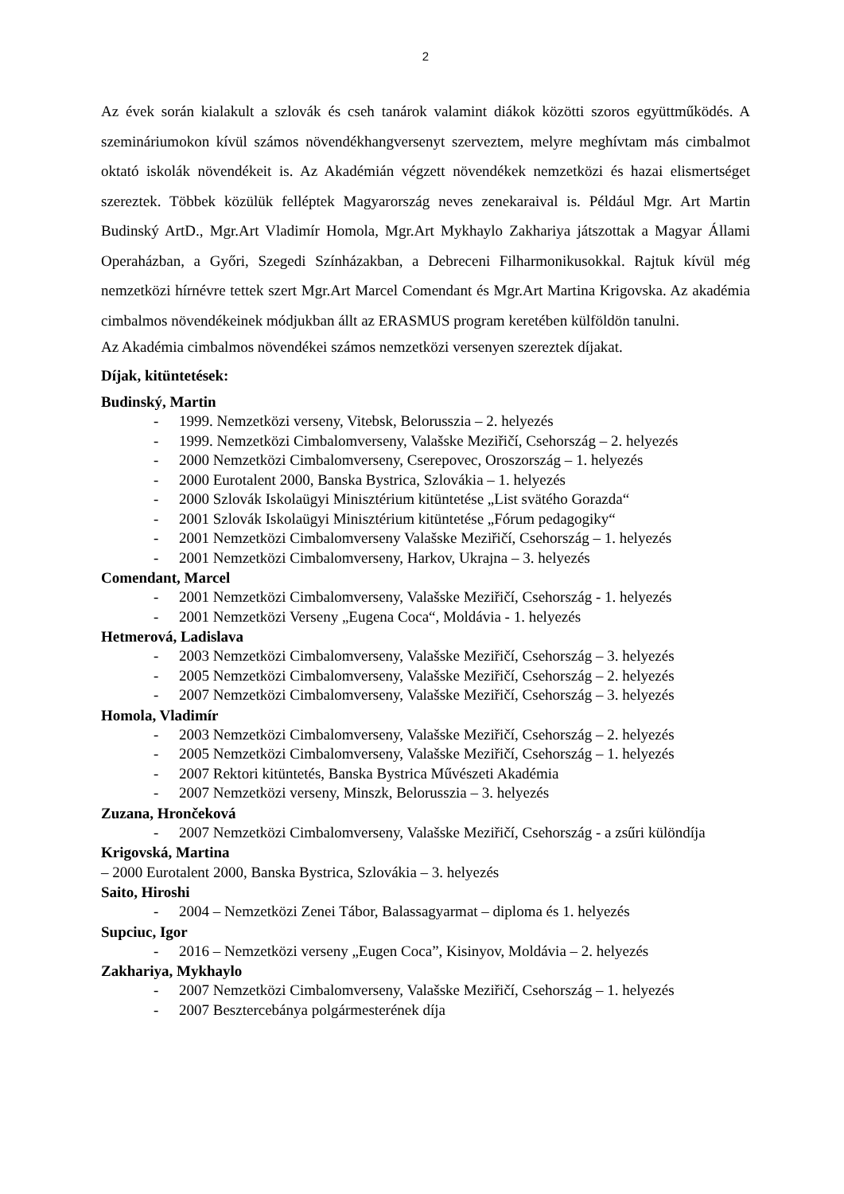2
Az évek során kialakult a szlovák és cseh tanárok valamint diákok közötti szoros együttműködés. A szemináriumokon kívül számos növendékhangversenyt szerveztem, melyre meghívtam más cimbalmot oktató iskolák növendékeit is. Az Akadémián végzett növendékek nemzetközi és hazai elismertséget szereztek. Többek közülük felléptek Magyarország neves zenekaraival is. Például Mgr. Art Martin Budinský ArtD., Mgr.Art Vladimír Homola, Mgr.Art Mykhaylo Zakhariya játszottak a Magyar Állami Operaházban, a Győri, Szegedi Színházakban, a Debreceni Filharmonikusokkal. Rajtuk kívül még nemzetközi hírnévre tettek szert Mgr.Art Marcel Comendant és Mgr.Art Martina Krigovska. Az akadémia cimbalmos növendékeinek módjukban állt az ERASMUS program keretében külföldön tanulni.
Az Akadémia cimbalmos növendékei számos nemzetközi versenyen szereztek díjakat.
Díjak, kitüntetések:
Budinský, Martin
- 1999. Nemzetközi verseny, Vitebsk, Belorusszia – 2. helyezés
- 1999. Nemzetközi Cimbalomverseny, Valašske Meziřičí, Csehország – 2. helyezés
- 2000 Nemzetközi Cimbalomverseny, Cserepovec, Oroszország – 1. helyezés
- 2000 Eurotalent 2000, Banska Bystrica, Szlovákia – 1. helyezés
- 2000 Szlovák Iskolaügyi Minisztérium kitüntetése „List svätého Gorazda“
- 2001 Szlovák Iskolaügyi Minisztérium kitüntetése „Fórum pedagogiky“
- 2001 Nemzetközi Cimbalomverseny Valašske Meziřičí, Csehország – 1. helyezés
- 2001 Nemzetközi Cimbalomverseny, Harkov, Ukrajna – 3. helyezés
Comendant, Marcel
- 2001 Nemzetközi Cimbalomverseny, Valašske Meziřičí, Csehország - 1. helyezés
- 2001 Nemzetközi Verseny „Eugena Coca“, Moldávia - 1. helyezés
Hetmerová, Ladislava
- 2003 Nemzetközi Cimbalomverseny, Valašske Meziřičí, Csehország – 3. helyezés
- 2005 Nemzetközi Cimbalomverseny, Valašske Meziřičí, Csehország – 2. helyezés
- 2007 Nemzetközi Cimbalomverseny, Valašske Meziřičí, Csehország – 3. helyezés
Homola, Vladimír
- 2003 Nemzetközi Cimbalomverseny, Valašske Meziřičí, Csehország – 2. helyezés
- 2005 Nemzetközi Cimbalomverseny, Valašske Meziřičí, Csehország – 1. helyezés
- 2007 Rektori kitüntetés, Banska Bystrica Művészeti Akadémia
- 2007 Nemzetközi verseny, Minszk, Belorusszia – 3. helyezés
Zuzana, Hrončeková
- 2007 Nemzetközi Cimbalomverseny, Valašske Meziřičí, Csehország - a zsűri különdíja
Krigovská, Martina
– 2000 Eurotalent 2000, Banska Bystrica, Szlovákia – 3. helyezés
Saito, Hiroshi
- 2004 – Nemzetközi Zenei Tábor, Balassagyarmat – diploma és 1. helyezés
Supciuc, Igor
- 2016 – Nemzetközi verseny „Eugen Coca”, Kisinyov, Moldávia – 2. helyezés
Zakhariya, Mykhaylo
- 2007 Nemzetközi Cimbalomverseny, Valašske Meziřičí, Csehország – 1. helyezés
- 2007 Besztercebánya polgármesterének díja